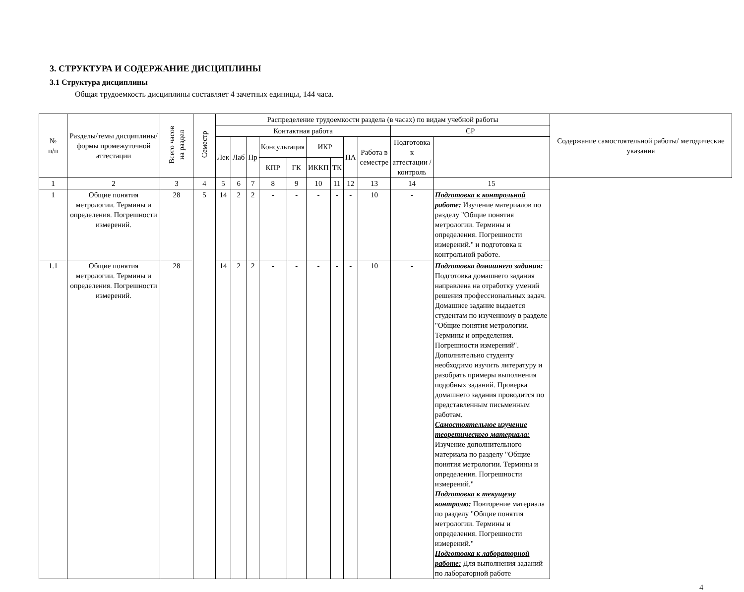3. СТРУКТУРА И СОДЕРЖАНИЕ ДИСЦИПЛИНЫ
3.1 Структура дисциплины
Общая трудоемкость дисциплины составляет 4 зачетных единицы, 144 часа.
| № п/п | Разделы/темы дисциплины/формы промежуточной аттестации | Всего часов на раздел | Семестр | Распределение трудоемкости раздела (в часах) по видам учебной работы | | | | | | | | | | | Содержание самостоятельной работы/ методические указания |
| --- | --- | --- | --- | --- | --- | --- | --- | --- | --- | --- | --- | --- | --- | --- | --- |
| | | | | Контактная работа | | | | | | | | | СР | | |
| | | | | Лек | Лаб | Пр | Консультация | | ИКР | | ПА | Работа в семестре | Подготовка к аттестации /контроль | | |
| | | | | | | | КПР | ГК | ИККП | ТК | | | | | |
| 1 | 2 | 3 | 4 | 5 | 6 | 7 | 8 | 9 | 10 | 11 | 12 | 13 | 14 | 15 | |
| 1 | Общие понятия метрологии. Термины и определения. Погрешности измерений. | 28 | 5 | 14 | 2 | 2 | - | - | - | - | - | 10 | - | Подготовка к контрольной работе: Изучение материалов по разделу "Общие понятия метрологии. Термины и определения. Погрешности измерений." и подготовка к контрольной работе. | |
| 1.1 | Общие понятия метрологии. Термины и определения. Погрешности измерений. | 28 | | 14 | 2 | 2 | - | - | - | - | - | 10 | - | Подготовка домашнего задания: Подготовка домашнего задания направлена на отработку умений решения профессиональных задач. Домашнее задание выдается студентам по изученному в разделе "Общие понятия метрологии. Термины и определения. Погрешности измерений". Дополнительно студенту необходимо изучить литературу и разобрать примеры выполнения подобных заданий. Проверка домашнего задания проводится по представленным письменным работам. Самостоятельное изучение теоретического материала: Изучение дополнительного материала по разделу "Общие понятия метрологии. Термины и определения. Погрешности измерений." Подготовка к текущему контролю: Повторение материала по разделу "Общие понятия метрологии. Термины и определения. Погрешности измерений." Подготовка к лабораторной работе: Для выполнения заданий по лабораторной работе | |
4